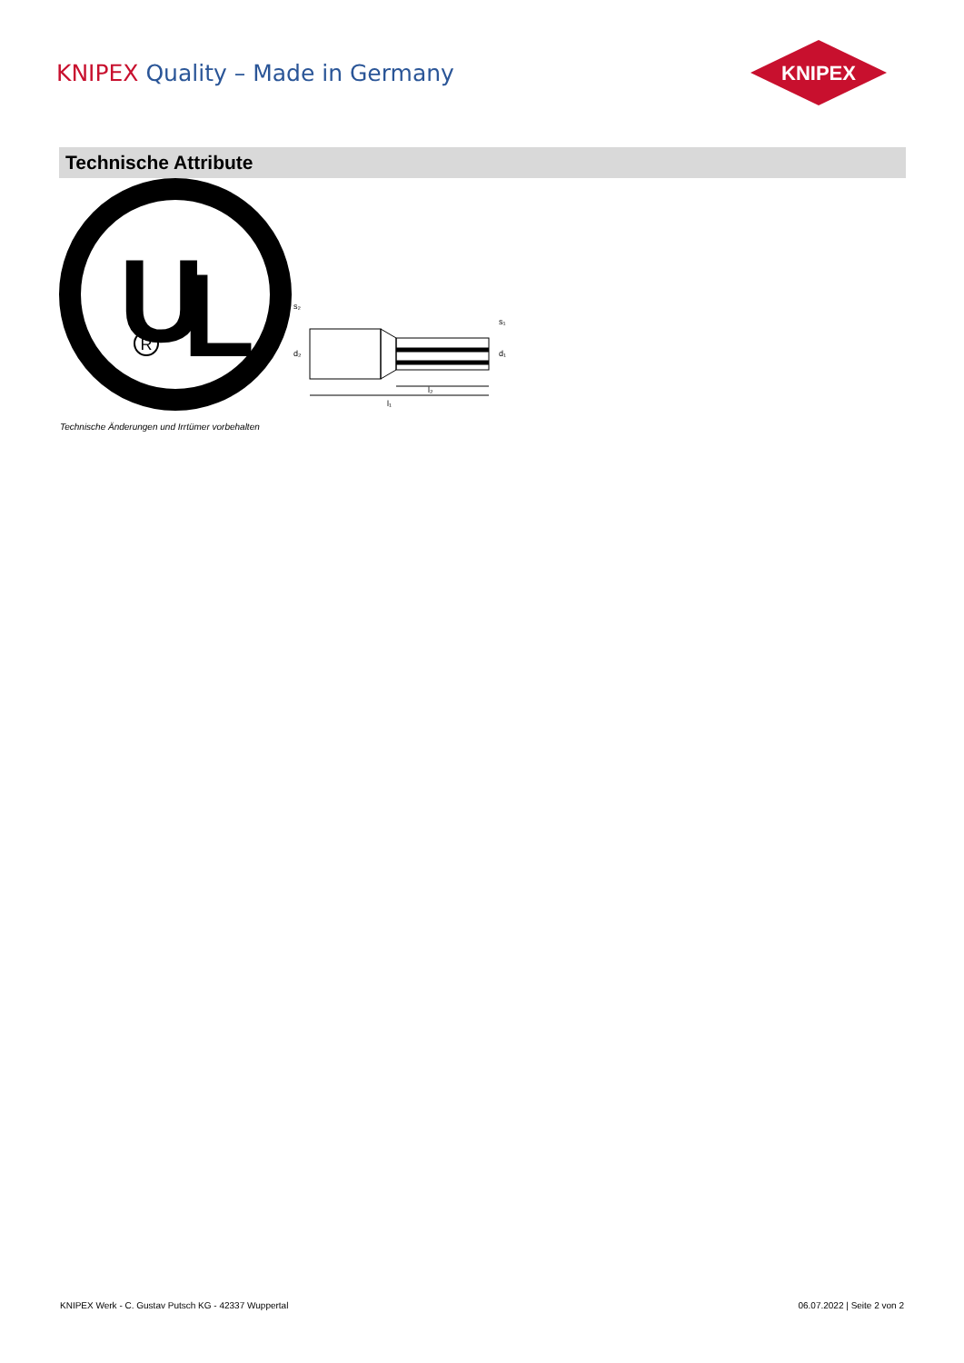KNIPEX Quality – Made in Germany
KNIPEX
Technische Attribute
U
L
R
l₂
l₁
s₂
d₂
s₁
d₁
Technische Änderungen und Irrtümer vorbehalten
KNIPEX Werk - C. Gustav Putsch KG - 42337 Wuppertal 06.07.2022 | Seite 2 von 2